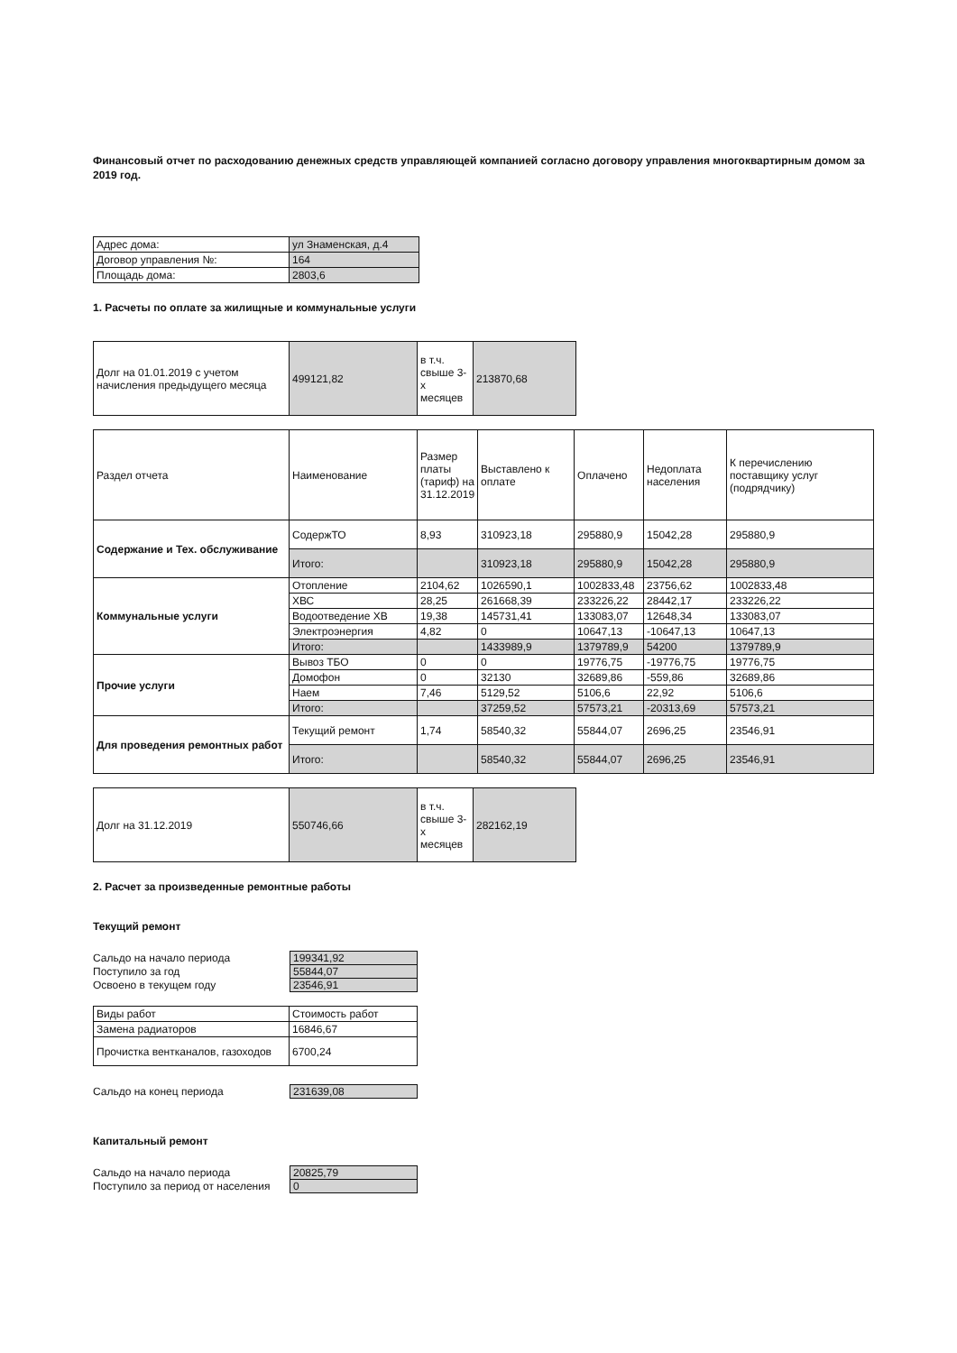Финансовый отчет по расходованию денежных средств управляющей компанией согласно договору управления многоквартирным домом за 2019 год.
| Адрес дома: | ул Знаменская, д.4 |
| Договор управления №: | 164 |
| Площадь дома: | 2803,6 |
1. Расчеты по оплате за жилищные и коммунальные услуги
| Долг на 01.01.2019 с учетом начисления предыдущего месяца | 499121,82 | в т.ч. свыше 3-х месяцев | 213870,68 |
| Раздел отчета | Наименование | Размер платы (тариф) на 31.12.2019 | Выставлено к оплате | Оплачено | Недоплата населения | К перечислению поставщику услуг (подрядчику) |
| Содержание и Тех. обслуживание | СодержТО | 8,93 | 310923,18 | 295880,9 | 15042,28 | 295880,9 |
| | Итого: | | 310923,18 | 295880,9 | 15042,28 | 295880,9 |
| Коммунальные услуги | Отопление | 2104,62 | 1026590,1 | 1002833,48 | 23756,62 | 1002833,48 |
| | ХВС | 28,25 | 261668,39 | 233226,22 | 28442,17 | 233226,22 |
| | Водоотведение ХВ | 19,38 | 145731,41 | 133083,07 | 12648,34 | 133083,07 |
| | Электроэнергия | 4,82 | 0 | 10647,13 | -10647,13 | 10647,13 |
| | Итого: | | 1433989,9 | 1379789,9 | 54200 | 1379789,9 |
| Прочие услуги | Вывоз ТБО | 0 | 0 | 19776,75 | -19776,75 | 19776,75 |
| | Домофон | 0 | 32130 | 32689,86 | -559,86 | 32689,86 |
| | Наем | 7,46 | 5129,52 | 5106,6 | 22,92 | 5106,6 |
| | Итого: | | 37259,52 | 57573,21 | -20313,69 | 57573,21 |
| Для проведения ремонтных работ | Текущий ремонт | 1,74 | 58540,32 | 55844,07 | 2696,25 | 23546,91 |
| | Итого: | | 58540,32 | 55844,07 | 2696,25 | 23546,91 |
| Долг на 31.12.2019 | 550746,66 | в т.ч. свыше 3-х месяцев | 282162,19 |
2. Расчет за произведенные ремонтные работы
Текущий ремонт
| Сальдо на начало периода | 199341,92 |
| Поступило за год | 55844,07 |
| Освоено в текущем году | 23546,91 |
| Виды работ | Стоимость работ |
| Замена радиаторов | 16846,67 |
| Прочистка вентканалов, газоходов | 6700,24 |
| Сальдо на конец периода | 231639,08 |
Капитальный ремонт
| Сальдо на начало периода | 20825,79 |
| Поступило за период от населения | 0 |